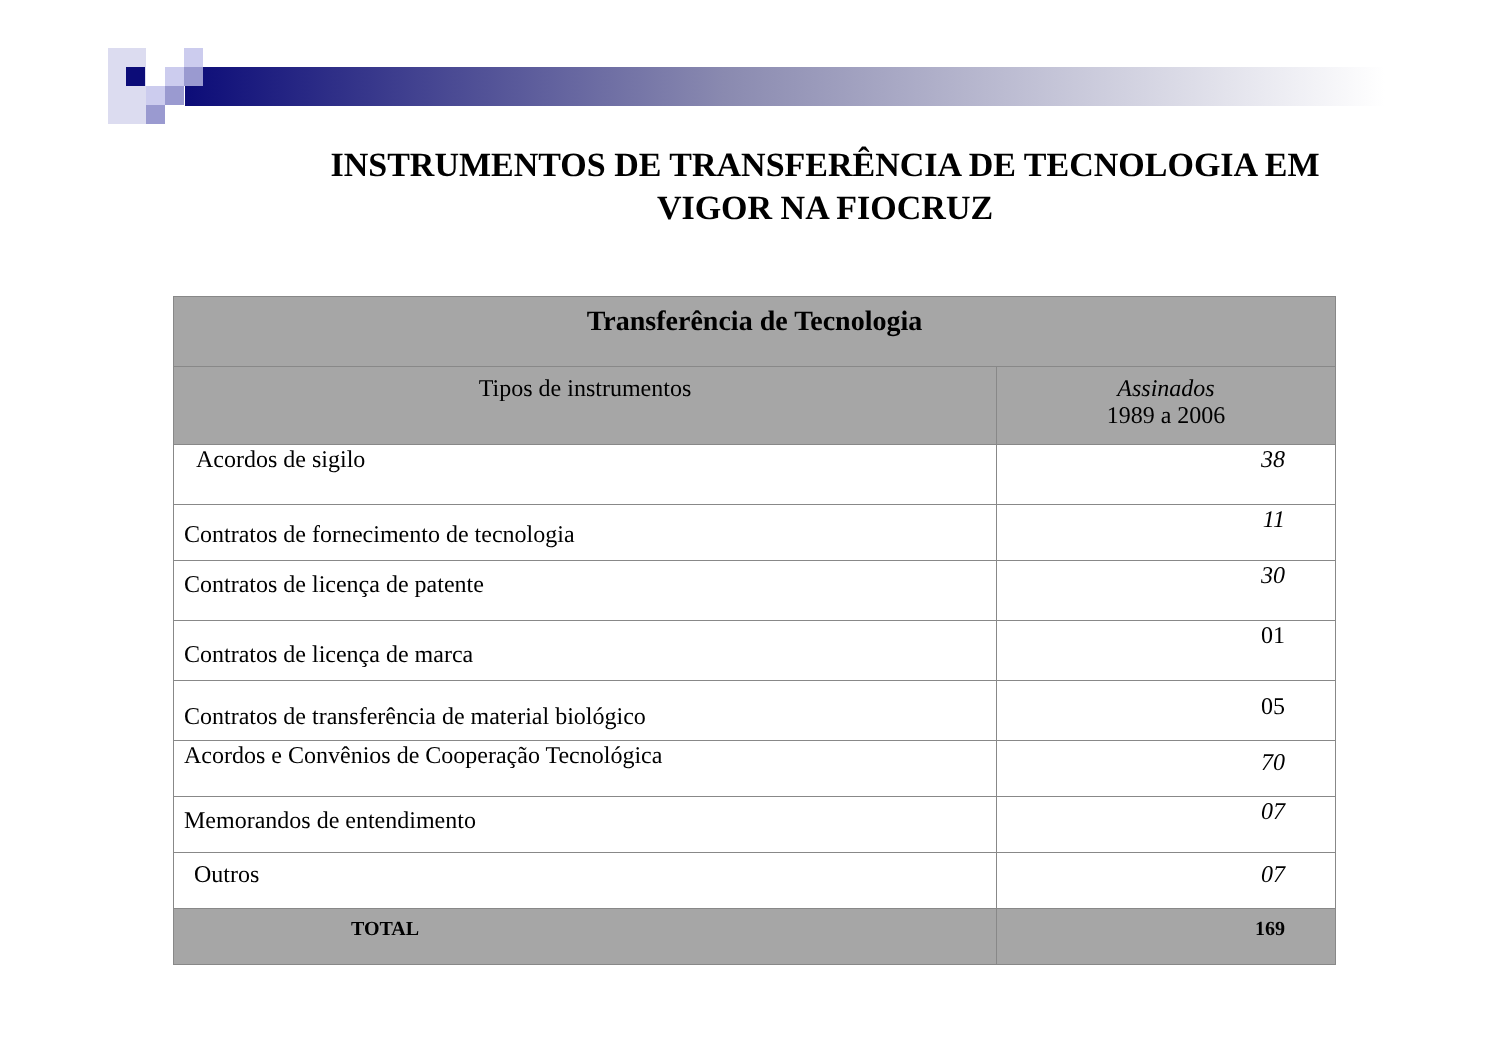INSTRUMENTOS DE TRANSFERÊNCIA DE TECNOLOGIA EM VIGOR NA FIOCRUZ
| Transferência de Tecnologia | |
| --- | --- |
| Tipos de instrumentos | Assinados 1989 a 2006 |
| Acordos de sigilo | 38 |
| Contratos de fornecimento de tecnologia | 11 |
| Contratos de licença de patente | 30 |
| Contratos de licença de marca | 01 |
| Contratos de transferência de material biológico | 05 |
| Acordos e Convênios de Cooperação Tecnológica | 70 |
| Memorandos de entendimento | 07 |
| Outros | 07 |
| TOTAL | 169 |